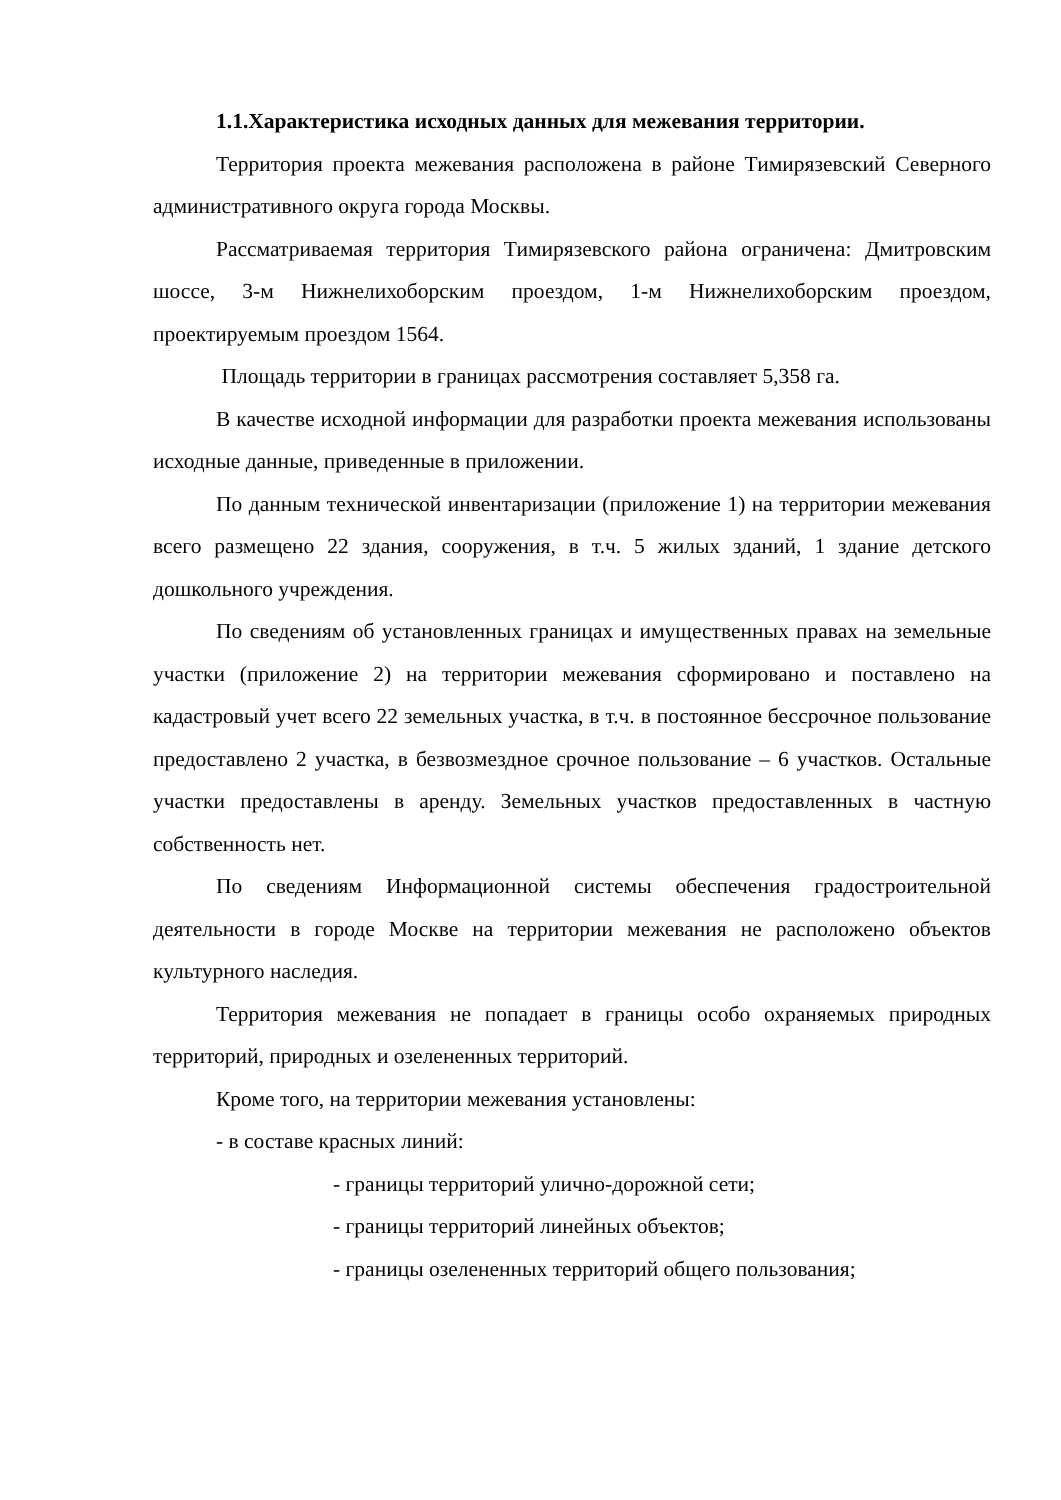1.1.Характеристика исходных данных для межевания территории.
Территория проекта межевания расположена в районе Тимирязевский Северного административного округа города Москвы.
Рассматриваемая территория Тимирязевского района ограничена: Дмитровским шоссе, 3-м Нижнелихоборским проездом, 1-м Нижнелихоборским проездом, проектируемым проездом 1564.
Площадь территории в границах рассмотрения составляет 5,358 га.
В качестве исходной информации для разработки проекта межевания использованы исходные данные, приведенные в приложении.
По данным технической инвентаризации (приложение 1) на территории межевания всего размещено 22 здания, сооружения, в т.ч. 5 жилых зданий, 1 здание детского дошкольного учреждения.
По сведениям об установленных границах и имущественных правах на земельные участки (приложение 2) на территории межевания сформировано и поставлено на кадастровый учет всего 22 земельных участка, в т.ч. в постоянное бессрочное пользование предоставлено 2 участка, в безвозмездное срочное пользование – 6 участков. Остальные участки предоставлены в аренду. Земельных участков предоставленных в частную собственность нет.
По сведениям Информационной системы обеспечения градостроительной деятельности в городе Москве на территории межевания не расположено объектов культурного наследия.
Территория межевания не попадает в границы особо охраняемых природных территорий, природных и озелененных территорий.
Кроме того, на территории межевания установлены:
- в составе красных линий:
- границы территорий улично-дорожной сети;
- границы территорий линейных объектов;
- границы озелененных территорий общего пользования;